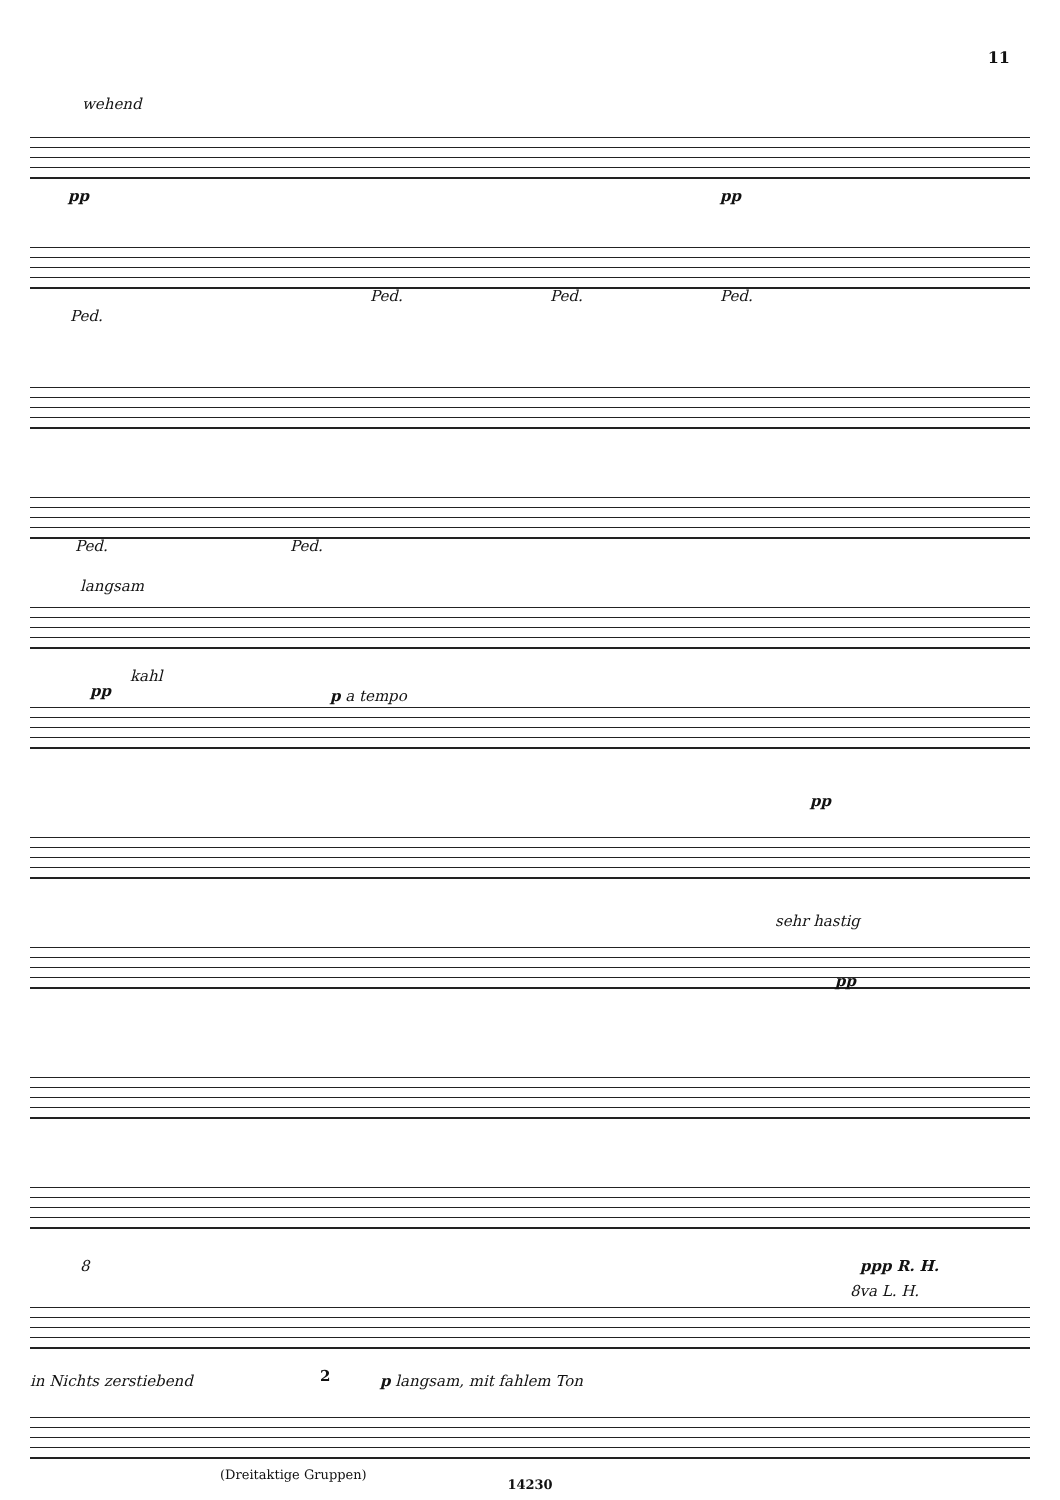11
wehend
pp pp
Ped.
Ped. Ped. Ped.
Ped. Ped.
langsam
kahl
pp p a tempo
pp
sehr hastig
pp
8 ppp R. H.
8va L. H.
in Nichts zerstiebend 2 p langsam, mit fahlem Ton
(Dreitaktige Gruppen)
14230